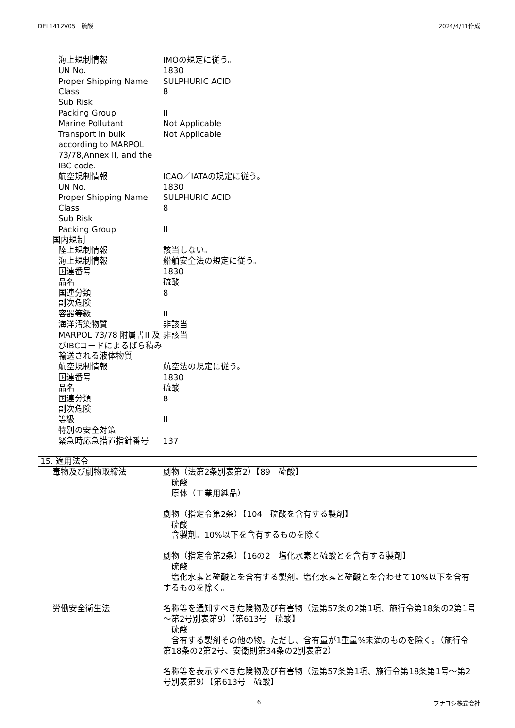DEL1412V05　硫酸 2024/4/11作成
海上規制情報 IMOの規定に従う。
UN No. 1830
Proper Shipping Name SULPHURIC ACID
Class 8
Sub Risk
Packing Group II
Marine Pollutant Not Applicable
Transport in bulk according to MARPOL 73/78,Annex II, and the IBC code.
Not Applicable
航空規制情報 ICAO／IATAの規定に従う。
UN No. 1830
Proper Shipping Name SULPHURIC ACID
Class 8
Sub Risk
Packing Group II
国内規制
陸上規制情報 該当しない。
海上規制情報 船舶安全法の規定に従う。
国連番号 1830
品名 硫酸
国連分類 8
副次危険
容器等級 II
海洋汚染物質 非該当
MARPOL 73/78 附属書II 及びIBCコードによるばら積み輸送される液体物質
非該当
航空規制情報 航空法の規定に従う。
国連番号 1830
品名 硫酸
国連分類 8
副次危険
等級 II
特別の安全対策
緊急時応急措置指針番号 137
15. 適用法令
毒物及び劇物取締法 劇物（法第2条別表第2）【89　硫酸】
　硫酸
　原体（工業用純品）
劇物（指定令第2条）【104　硫酸を含有する製剤】
　硫酸
　含製剤。10%以下を含有するものを除く
劇物（指定令第2条）【16の2　塩化水素と硫酸とを含有する製剤】
　硫酸
　塩化水素と硫酸とを含有する製剤。塩化水素と硫酸とを合わせて10%以下を含有するものを除く。
労働安全衛生法 名称等を通知すべき危険物及び有害物（法第57条の2第1項、施行令第18条の2第1号～第2号別表第9）【第613号　硫酸】
　硫酸
　含有する製剤その他の物。ただし、含有量が1重量%未満のものを除く。（施行令第18条の2第2号、安衛則第34条の2別表第2）
名称等を表示すべき危険物及び有害物（法第57条第1項、施行令第18条第1号～第2号別表第9）【第613号　硫酸】
6 フナコシ株式会社